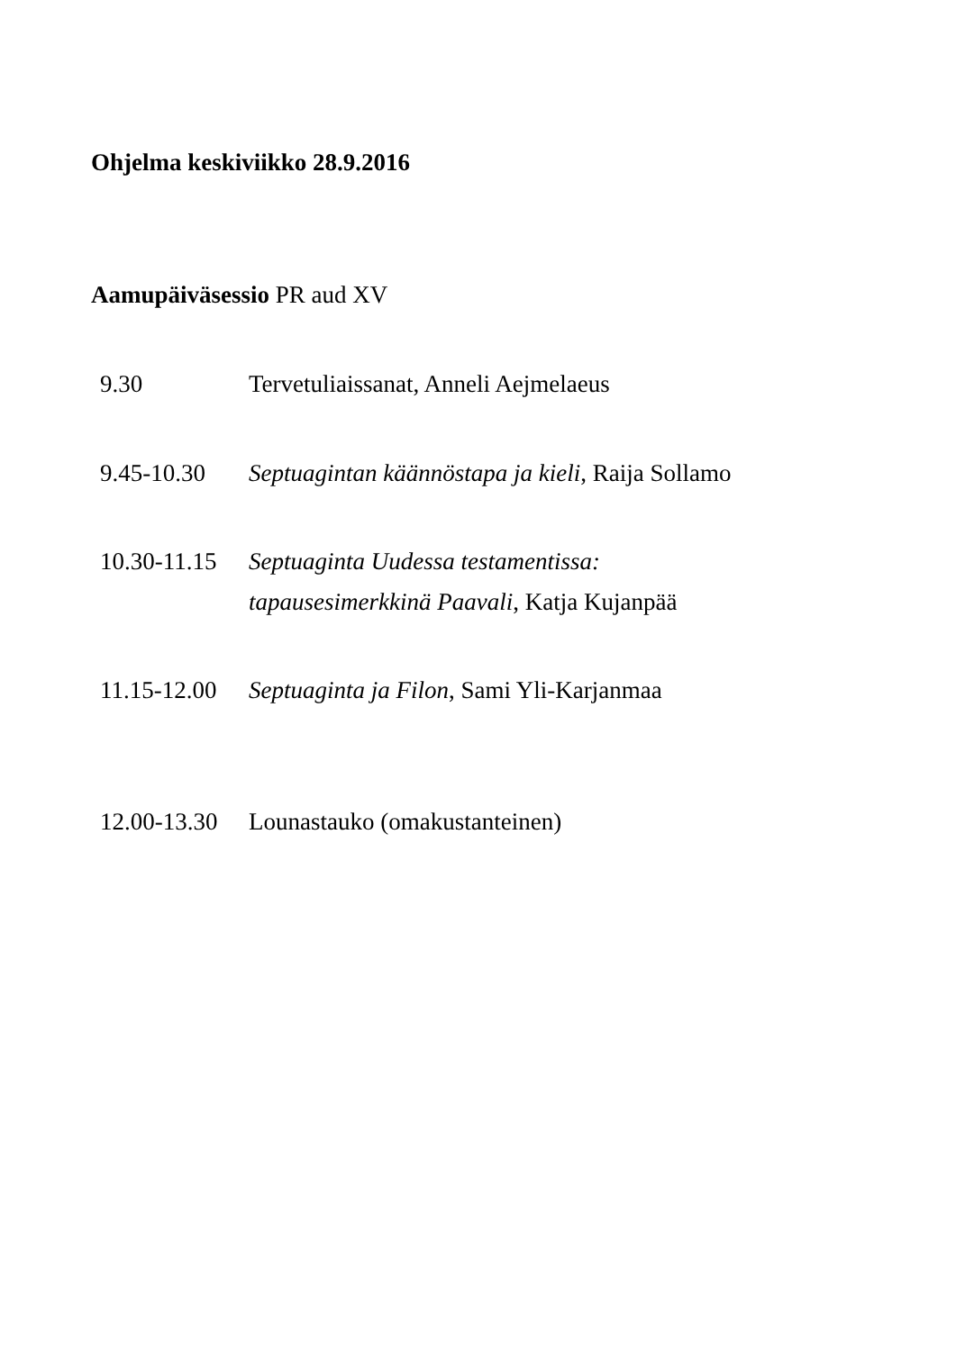Ohjelma keskiviikko 28.9.2016
Aamupäiväsessio PR aud XV
9.30 Tervetuliaissanat, Anneli Aejmelaeus
9.45-10.30 Septuagintan käännöstapa ja kieli, Raija Sollamo
10.30-11.15
Septuaginta Uudessa testamentissa:
tapausesimerkkinä Paavali, Katja Kujanpää
11.15-12.00
Septuaginta ja Filon, Sami Yli-Karjanmaa
12.00-13.30
Lounastauko (omakustanteinen)